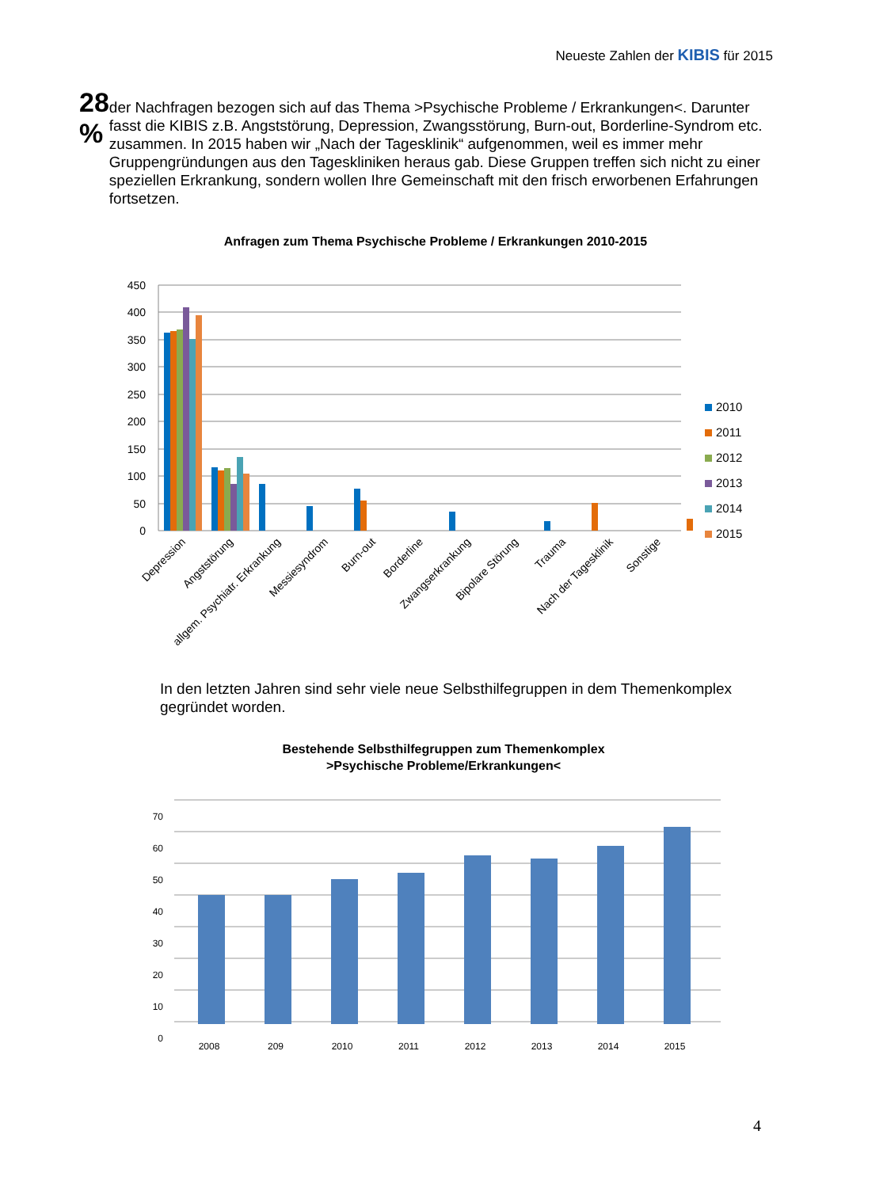Neueste Zahlen der KIBIS für 2015
28 %
der Nachfragen bezogen sich auf das Thema >Psychische Probleme / Erkrankungen<. Darunter fasst die KIBIS z.B. Angststörung, Depression, Zwangsstörung, Burn-out, Borderline-Syndrom etc. zusammen. In 2015 haben wir „Nach der Tagesklinik“ aufgenommen, weil es immer mehr Gruppengründungen aus den Tageskliniken heraus gab. Diese Gruppen treffen sich nicht zu einer speziellen Erkrankung, sondern wollen Ihre Gemeinschaft mit den frisch erworbenen Erfahrungen fortsetzen.
Anfragen zum Thema Psychische Probleme / Erkrankungen 2010-2015
450
400
350
300
250
200
150
100
50
0
2010
2011
2012
2013
2014
2015
Depression
Angststörung
allgem. Psychiatr. Erkrankung
Messiesyndrom
Burn-out
Borderline
Zwangserkrankung
Bipolare Störung
Trauma
Nach der Tagesklinik
Sonstige
In den letzten Jahren sind sehr viele neue Selbsthilfegruppen in dem Themenkomplex gegründet worden.
Bestehende Selbsthilfegruppen zum Themenkomplex
>Psychische Probleme/Erkrankungen<
70
60
50
40
30
20
10
0
2008
209
2010
2011
2012
2013
2014
2015
4